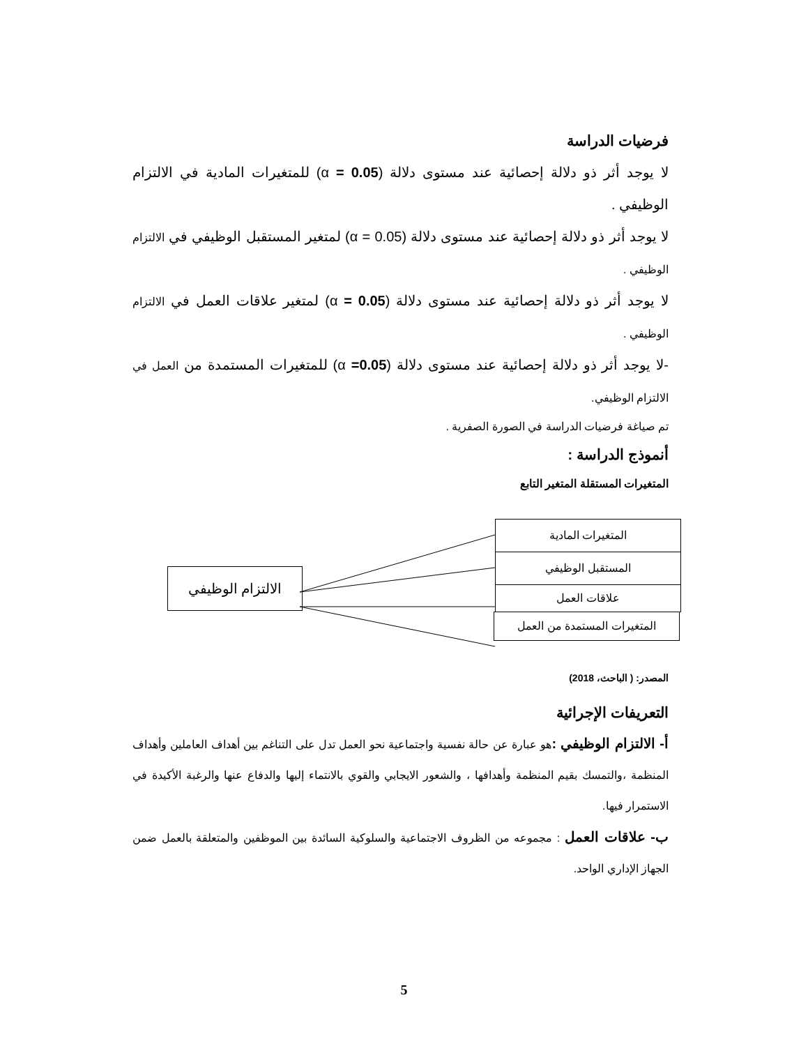فرضيات الدراسة
لا يوجد أثر ذو دلالة إحصائية عند مستوى دلالة (α = 0.05) للمتغيرات المادية في الالتزام الوظيفي .
لا يوجد أثر ذو دلالة إحصائية عند مستوى دلالة (α = 0.05) لمتغير المستقبل الوظيفي في الالتزام الوظيفي .
لا يوجد أثر ذو دلالة إحصائية عند مستوى دلالة (α = 0.05) لمتغير علاقات العمل في الالتزام الوظيفي .
-لا يوجد أثر ذو دلالة إحصائية عند مستوى دلالة (α =0.05) للمتغيرات المستمدة من العمل في الالتزام الوظيفي.
تم صياغة فرضيات الدراسة في الصورة الصفرية .
أنموذج الدراسة :
المتغيرات المستقلة المتغير التابع
المتغيرات المادية
المستقبل الوظيفي
علاقات العمل
المتغيرات المستمدة من العمل
الالتزام الوظيفي
المصدر: ( الباحث، 2018)
التعريفات الإجرائية
أ- الالتزام الوظيفي : هو عبارة عن حالة نفسية واجتماعية نحو العمل تدل على التناغم بين أهداف العاملين وأهداف المنظمة ،والتمسك بقيم المنظمة وأهدافها ، والشعور الايجابي والقوي بالانتماء إليها والدفاع عنها والرغبة الأكيدة في الاستمرار فيها.
ب- علاقات العمل : مجموعه من الظروف الاجتماعية والسلوكية السائدة بين الموظفين والمتعلقة بالعمل ضمن الجهاز الإداري الواحد.
5